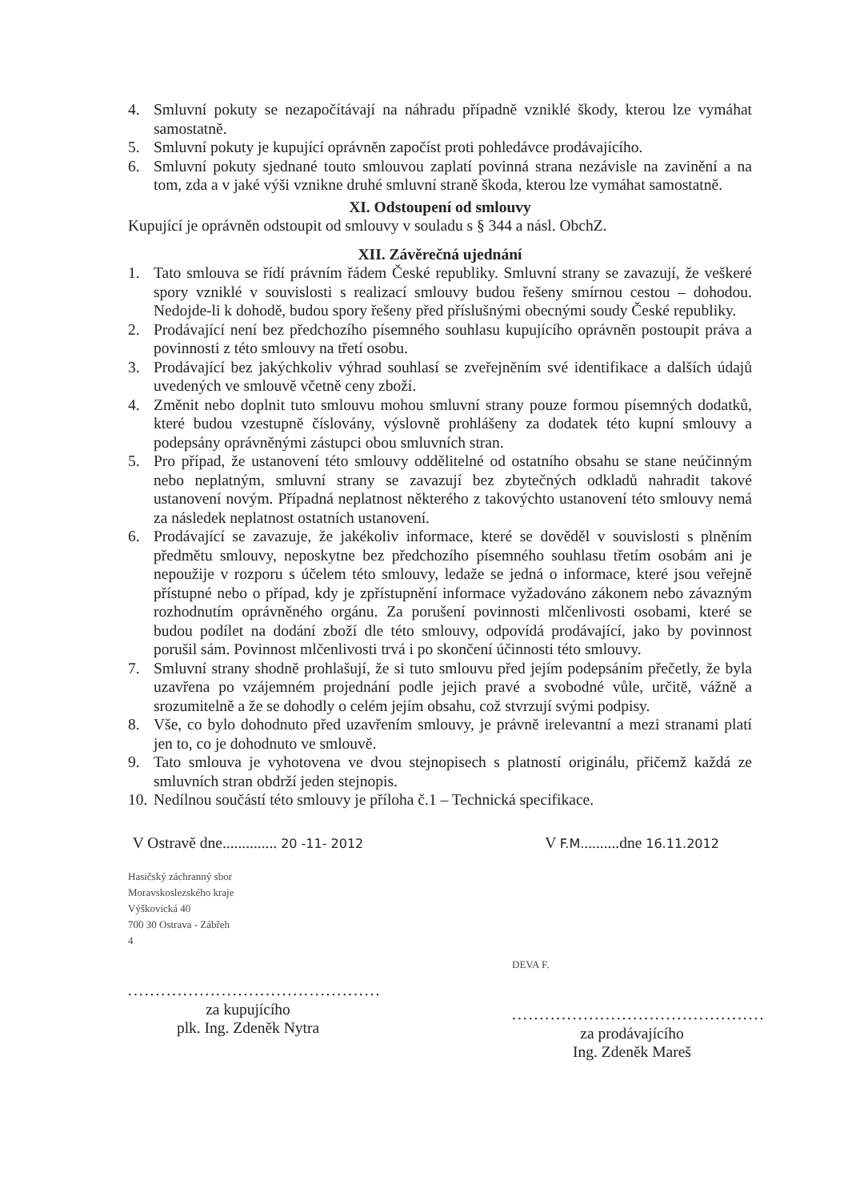4. Smluvní pokuty se nezapočítávají na náhradu případně vzniklé škody, kterou lze vymáhat samostatně.
5. Smluvní pokuty je kupující oprávněn započíst proti pohledávce prodávajícího.
6. Smluvní pokuty sjednané touto smlouvou zaplatí povinná strana nezávisle na zavinění a na tom, zda a v jaké výši vznikne druhé smluvní straně škoda, kterou lze vymáhat samostatně.
XI. Odstoupení od smlouvy
Kupující je oprávněn odstoupit od smlouvy v souladu s § 344 a násl. ObchZ.
XII. Závěrečná ujednání
1. Tato smlouva se řídí právním řádem České republiky. Smluvní strany se zavazují, že veškeré spory vzniklé v souvislosti s realizací smlouvy budou řešeny smírnou cestou – dohodou. Nedojde-li k dohodě, budou spory řešeny před příslušnými obecnými soudy České republiky.
2. Prodávající není bez předchozího písemného souhlasu kupujícího oprávněn postoupit práva a povinnosti z této smlouvy na třetí osobu.
3. Prodávající bez jakýchkoliv výhrad souhlasí se zveřejněním své identifikace a dalších údajů uvedených ve smlouvě včetně ceny zboží.
4. Změnit nebo doplnit tuto smlouvu mohou smluvní strany pouze formou písemných dodatků, které budou vzestupně číslovány, výslovně prohlášeny za dodatek této kupní smlouvy a podepsány oprávněnými zástupci obou smluvních stran.
5. Pro případ, že ustanovení této smlouvy oddělitelné od ostatního obsahu se stane neúčinným nebo neplatným, smluvní strany se zavazují bez zbytečných odkladů nahradit takové ustanovení novým. Případná neplatnost některého z takovýchto ustanovení této smlouvy nemá za následek neplatnost ostatních ustanovení.
6. Prodávající se zavazuje, že jakékoliv informace, které se dověděl v souvislosti s plněním předmětu smlouvy, neposkytne bez předchozího písemného souhlasu třetím osobám ani je nepoužije v rozporu s účelem této smlouvy, ledaže se jedná o informace, které jsou veřejně přístupné nebo o případ, kdy je zpřístupnění informace vyžadováno zákonem nebo závazným rozhodnutím oprávněného orgánu. Za porušení povinnosti mlčenlivosti osobami, které se budou podílet na dodání zboží dle této smlouvy, odpovídá prodávající, jako by povinnost porušil sám. Povinnost mlčenlivosti trvá i po skončení účinnosti této smlouvy.
7. Smluvní strany shodně prohlašují, že si tuto smlouvu před jejím podepsáním přečetly, že byla uzavřena po vzájemném projednání podle jejich pravé a svobodné vůle, určitě, vážně a srozumitelně a že se dohodly o celém jejím obsahu, což stvrzují svými podpisy.
8. Vše, co bylo dohodnuto před uzavřením smlouvy, je právně irelevantní a mezi stranami platí jen to, co je dohodnuto ve smlouvě.
9. Tato smlouva je vyhotovena ve dvou stejnopisech s platností originálu, přičemž každá ze smluvních stran obdrží jeden stejnopis.
10. Nedílnou součástí této smlouvy je příloha č.1 – Technická specifikace.
V Ostravě dne.............. 20 -11- 2012
Hasičský záchranný sbor
Moravskoslezského kraje
Výškovická 40
700 30 Ostrava - Zábřeh
4
..............................................
za kupujícího
plk. Ing. Zdeněk Nytra
V F.M..........dne 16.11.2012
DEVA F.
..............................................
za prodávajícího
Ing. Zdeněk Mareš